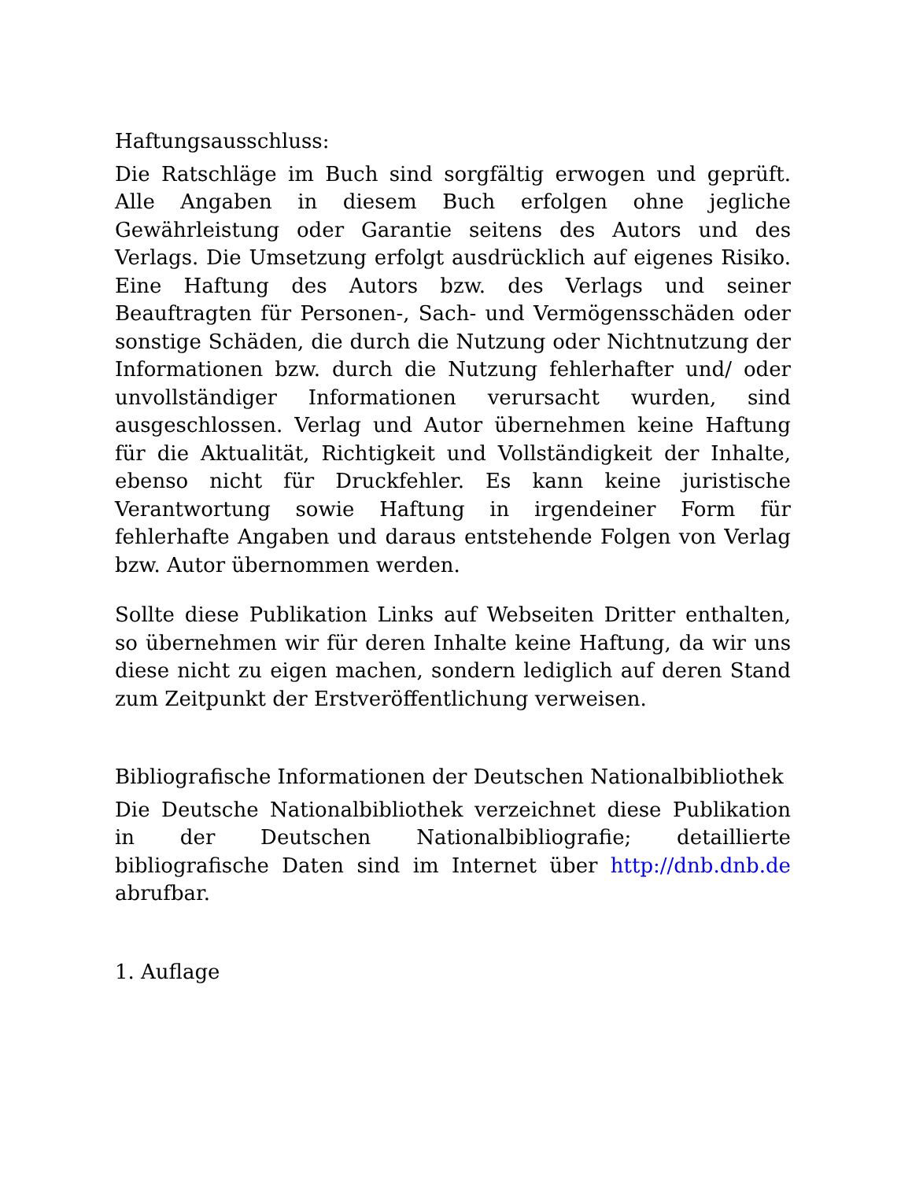Haftungsausschluss:
Die Ratschläge im Buch sind sorgfältig erwogen und geprüft. Alle Angaben in diesem Buch erfolgen ohne jegliche Gewährleistung oder Garantie seitens des Autors und des Verlags. Die Umsetzung erfolgt ausdrücklich auf eigenes Risiko. Eine Haftung des Autors bzw. des Verlags und seiner Beauftragten für Personen-, Sach- und Vermögensschäden oder sonstige Schäden, die durch die Nutzung oder Nichtnutzung der Informationen bzw. durch die Nutzung fehlerhafter und/ oder unvollständiger Informationen verursacht wurden, sind ausgeschlossen. Verlag und Autor übernehmen keine Haftung für die Aktualität, Richtigkeit und Vollständigkeit der Inhalte, ebenso nicht für Druckfehler. Es kann keine juristische Verantwortung sowie Haftung in irgendeiner Form für fehlerhafte Angaben und daraus entstehende Folgen von Verlag bzw. Autor übernommen werden.
Sollte diese Publikation Links auf Webseiten Dritter enthalten, so übernehmen wir für deren Inhalte keine Haftung, da wir uns diese nicht zu eigen machen, sondern lediglich auf deren Stand zum Zeitpunkt der Erstveröffentlichung verweisen.
Bibliografische Informationen der Deutschen Nationalbibliothek
Die Deutsche Nationalbibliothek verzeichnet diese Publikation in der Deutschen Nationalbibliografie; detaillierte bibliografische Daten sind im Internet über http://dnb.dnb.de abrufbar.
1. Auflage